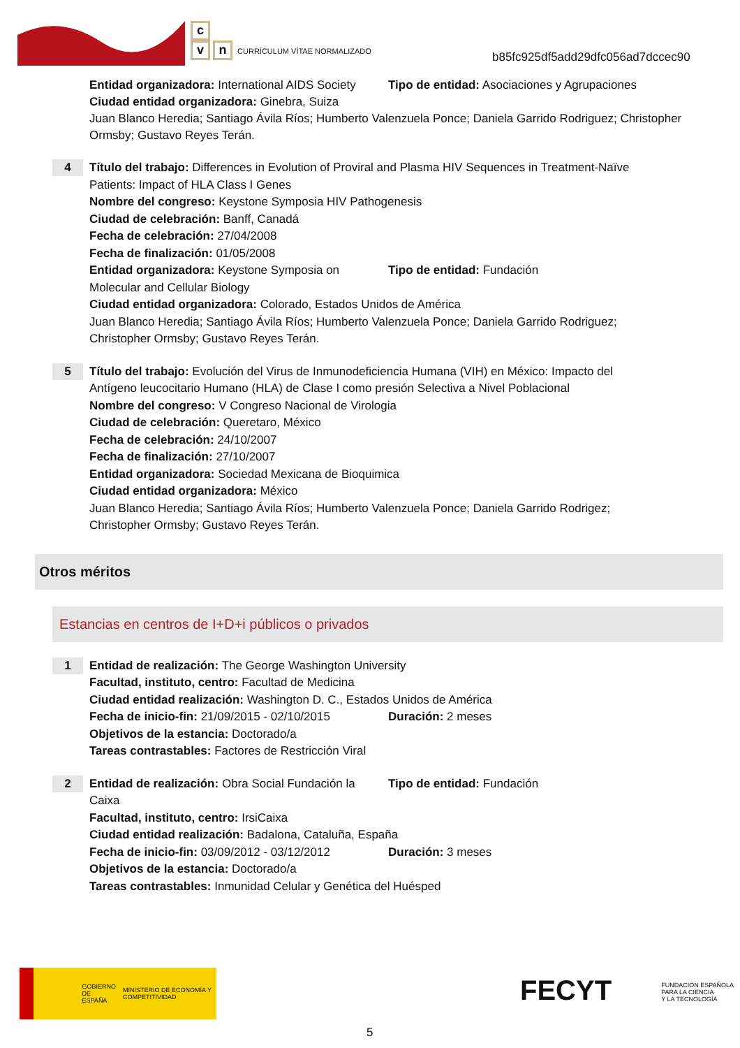c
vn CURRÍCULUM VÍTAE NORMALIZADO
b85fc925df5add29dfc056ad7dccec90
Entidad organizadora: International AIDS Society
Tipo de entidad: Asociaciones y Agrupaciones
Ciudad entidad organizadora: Ginebra, Suiza
Juan Blanco Heredia; Santiago Ávila Ríos; Humberto Valenzuela Ponce; Daniela Garrido Rodriguez; Christopher Ormsby; Gustavo Reyes Terán.
4
Título del trabajo: Differences in Evolution of Proviral and Plasma HIV Sequences in Treatment-Naïve Patients: Impact of HLA Class I Genes
Nombre del congreso: Keystone Symposia HIV Pathogenesis
Ciudad de celebración: Banff, Canadá
Fecha de celebración: 27/04/2008
Fecha de finalización: 01/05/2008
Entidad organizadora: Keystone Symposia on Molecular and Cellular Biology
Tipo de entidad: Fundación
Ciudad entidad organizadora: Colorado, Estados Unidos de América
Juan Blanco Heredia; Santiago Ávila Ríos; Humberto Valenzuela Ponce; Daniela Garrido Rodriguez; Christopher Ormsby; Gustavo Reyes Terán.
5
Título del trabajo: Evolución del Virus de Inmunodeficiencia Humana (VIH) en México: Impacto del Antígeno leucocitario Humano (HLA) de Clase I como presión Selectiva a Nivel Poblacional
Nombre del congreso: V Congreso Nacional de Virologia
Ciudad de celebración: Queretaro, México
Fecha de celebración: 24/10/2007
Fecha de finalización: 27/10/2007
Entidad organizadora: Sociedad Mexicana de Bioquimica
Ciudad entidad organizadora: México
Juan Blanco Heredia; Santiago Ávila Ríos; Humberto Valenzuela Ponce; Daniela Garrido Rodrigez; Christopher Ormsby; Gustavo Reyes Terán.
Otros méritos
Estancias en centros de I+D+i públicos o privados
1
Entidad de realización: The George Washington University
Facultad, instituto, centro: Facultad de Medicina
Ciudad entidad realización: Washington D. C., Estados Unidos de América
Fecha de inicio-fin: 21/09/2015 - 02/10/2015
Duración: 2 meses
Objetivos de la estancia: Doctorado/a
Tareas contrastables: Factores de Restricción Viral
2
Entidad de realización: Obra Social Fundación la Caixa
Tipo de entidad: Fundación
Facultad, instituto, centro: IrsiCaixa
Ciudad entidad realización: Badalona, Cataluña, España
Fecha de inicio-fin: 03/09/2012 - 03/12/2012
Duración: 3 meses
Objetivos de la estancia: Doctorado/a
Tareas contrastables: Inmunidad Celular y Genética del Huésped
GOBIERNO DE ESPAÑA
MINISTERIO DE ECONOMÍA Y COMPETITIVIDAD
FECYT FUNDACIÓN ESPAÑOLA
PARA LA CIENCIA
Y LA TECNOLOGÍA
5